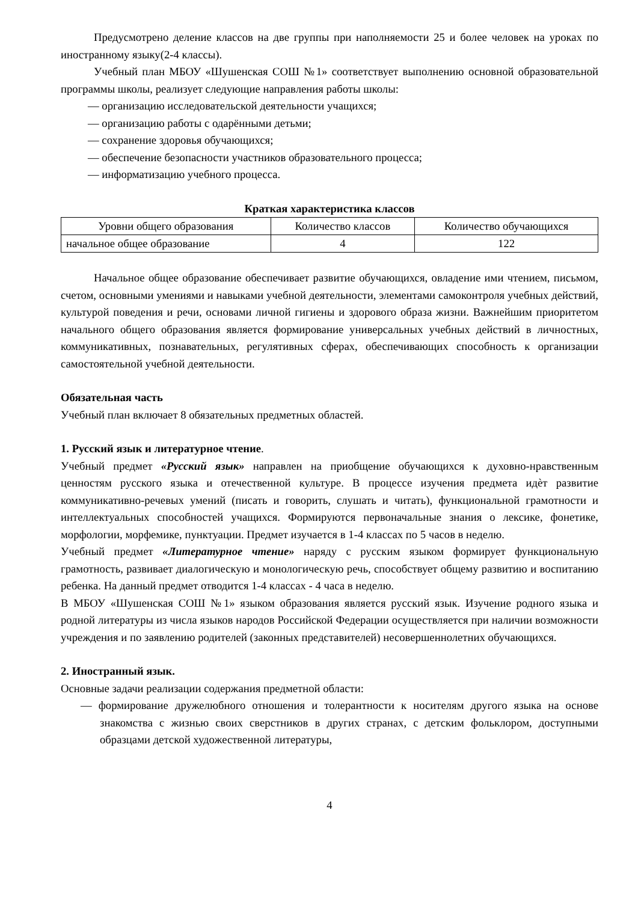Предусмотрено деление классов на две группы при наполняемости 25 и более человек на уроках по иностранному языку(2-4 классы).
Учебный план МБОУ «Шушенская СОШ №1» соответствует выполнению основной образовательной программы школы, реализует следующие направления работы школы:
— организацию исследовательской деятельности учащихся;
— организацию работы с одарёнными детьми;
— сохранение здоровья обучающихся;
— обеспечение безопасности участников образовательного процесса;
— информатизацию учебного процесса.
Краткая характеристика классов
| Уровни общего образования | Количество классов | Количество обучающихся |
| --- | --- | --- |
| начальное общее образование | 4 | 122 |
Начальное общее образование обеспечивает развитие обучающихся, овладение ими чтением, письмом, счетом, основными умениями и навыками учебной деятельности, элементами самоконтроля учебных действий, культурой поведения и речи, основами личной гигиены и здорового образа жизни. Важнейшим приоритетом начального общего образования является формирование универсальных учебных действий в личностных, коммуникативных, познавательных, регулятивных сферах, обеспечивающих способность к организации самостоятельной учебной деятельности.
Обязательная часть
Учебный план включает 8 обязательных предметных областей.
1. Русский язык и литературное чтение.
Учебный предмет «Русский язык» направлен на приобщение обучающихся к духовно-нравственным ценностям русского языка и отечественной культуре. В процессе изучения предмета идѐт развитие коммуникативно-речевых умений (писать и говорить, слушать и читать), функциональной грамотности и интеллектуальных способностей учащихся. Формируются первоначальные знания о лексике, фонетике, морфологии, морфемике, пунктуации. Предмет изучается в 1-4 классах по 5 часов в неделю.
Учебный предмет «Литературное чтение» наряду с русским языком формирует функциональную грамотность, развивает диалогическую и монологическую речь, способствует общему развитию и воспитанию ребенка. На данный предмет отводится 1-4 классах - 4 часа в неделю.
В МБОУ «Шушенская СОШ №1» языком образования является русский язык. Изучение родного языка и родной литературы из числа языков народов Российской Федерации осуществляется при наличии возможности учреждения и по заявлению родителей (законных представителей) несовершеннолетних обучающихся.
2. Иностранный язык.
Основные задачи реализации содержания предметной области:
— формирование дружелюбного отношения и толерантности к носителям другого языка на основе знакомства с жизнью своих сверстников в других странах, с детским фольклором, доступными образцами детской художественной литературы,
4